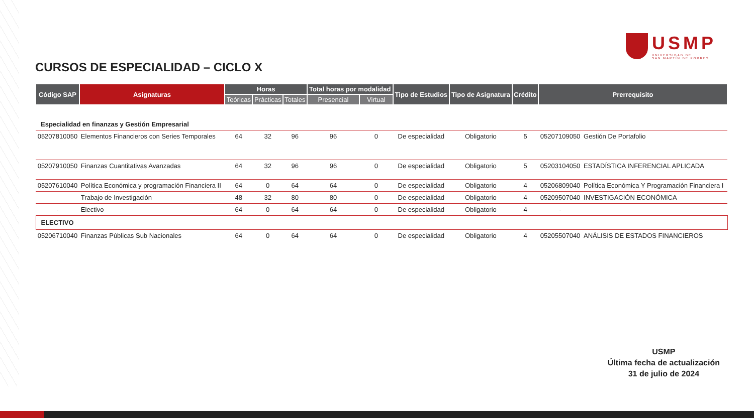USMP
UNIVERSIDAD DE
SAN MARTÍN DE PORRES
CURSOS DE ESPECIALIDAD – CICLO X
| Código SAP | Asignaturas | Horas | | | Total horas por modalidad | | Tipo de Estudios | Tipo de Asignatura | Crédito | Prerrequisito | |
| --- | --- | --- | --- | --- | --- | --- | --- | --- | --- | --- | --- |
| | | Teóricas | Prácticas | Totales | Presencial | Virtual | | | | | |
| Especialidad en finanzas y Gestión Empresarial | | | | | | | | | | | |
| 05207810050 | Elementos Financieros con Series Temporales | 64 | 32 | 96 | 96 | 0 | De especialidad | Obligatorio | 5 | 05207109050 | Gestión De Portafolio |
| 05207910050 | Finanzas Cuantitativas Avanzadas | 64 | 32 | 96 | 96 | 0 | De especialidad | Obligatorio | 5 | 05203104050 | ESTADÍSTICA INFERENCIAL APLICADA |
| 05207610040 | Política Económica y programación Financiera II | 64 | 0 | 64 | 64 | 0 | De especialidad | Obligatorio | 4 | 05206809040 | Política Económica Y Programación Financiera I |
| | Trabajo de Investigación | 48 | 32 | 80 | 80 | 0 | De especialidad | Obligatorio | 4 | 05209507040 | INVESTIGACIÓN ECONÓMICA |
| - | Electivo | 64 | 0 | 64 | 64 | 0 | De especialidad | Obligatorio | 4 | - | |
| ELECTIVO | | | | | | | | | | | |
| 05206710040 | Finanzas Públicas Sub Nacionales | 64 | 0 | 64 | 64 | 0 | De especialidad | Obligatorio | 4 | 05205507040 | ANÁLISIS DE ESTADOS FINANCIEROS |
USMP
Última fecha de actualización
31 de julio de 2024